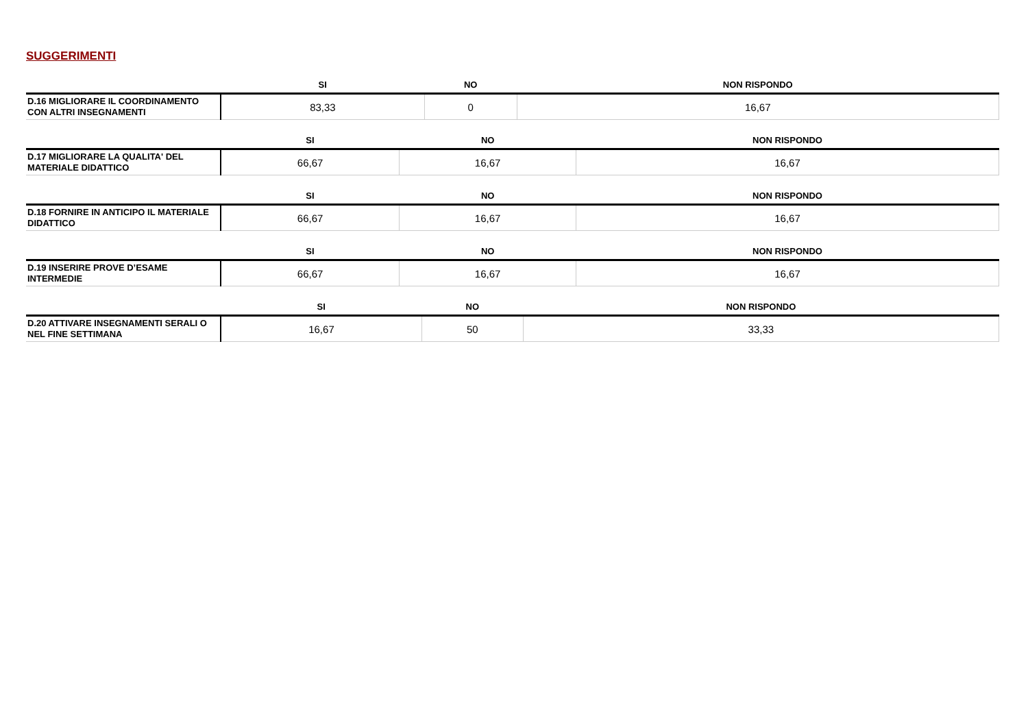SUGGERIMENTI
| | SI | NO | NON RISPONDO |
| --- | --- | --- | --- |
| D.16 MIGLIORARE IL COORDINAMENTO CON ALTRI INSEGNAMENTI | 83,33 | 0 | 16,67 |
| | SI | NO | NON RISPONDO |
| --- | --- | --- | --- |
| D.17 MIGLIORARE LA QUALITA' DEL MATERIALE DIDATTICO | 66,67 | 16,67 | 16,67 |
| | SI | NO | NON RISPONDO |
| --- | --- | --- | --- |
| D.18 FORNIRE IN ANTICIPO IL MATERIALE DIDATTICO | 66,67 | 16,67 | 16,67 |
| | SI | NO | NON RISPONDO |
| --- | --- | --- | --- |
| D.19 INSERIRE PROVE D’ESAME INTERMEDIE | 66,67 | 16,67 | 16,67 |
| | SI | NO | NON RISPONDO |
| --- | --- | --- | --- |
| D.20 ATTIVARE INSEGNAMENTI SERALI O NEL FINE SETTIMANA | 16,67 | 50 | 33,33 |